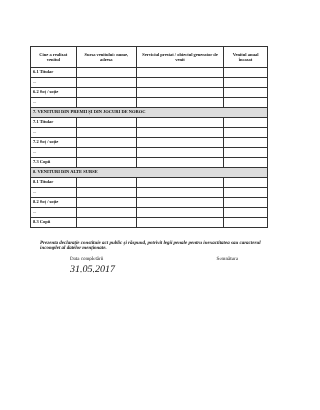| Cine a realizat venitul | Sursa venitului: nume, adresa | Serviciul prestat / obiectul generator de venit | Venitul anual încasat |
| --- | --- | --- | --- |
| 6.1 Titular | | | |
| ... | | | |
| 6.2 Soț / soție | | | |
| ... | | | |
| 7. VENITURI DIN PREMII ȘI DIN JOCURI DE NOROC | | | |
| 7.1 Titular | | | |
| ... | | | |
| 7.2 Soț / soție | | | |
| ... | | | |
| 7.3 Copii | | | |
| 8. VENITURI DIN ALTE SURSE | | | |
| 8.1 Titular | | | |
| ... | | | |
| 8.2 Soț / soție | | | |
| ... | | | |
| 8.3 Copii | | | |
Prezenta declarație constituie act public și răspund, potrivit legii penale pentru inexactitatea sau caracterul incomplet al datelor menționate.
Data completării Semnătura
31.05.2017